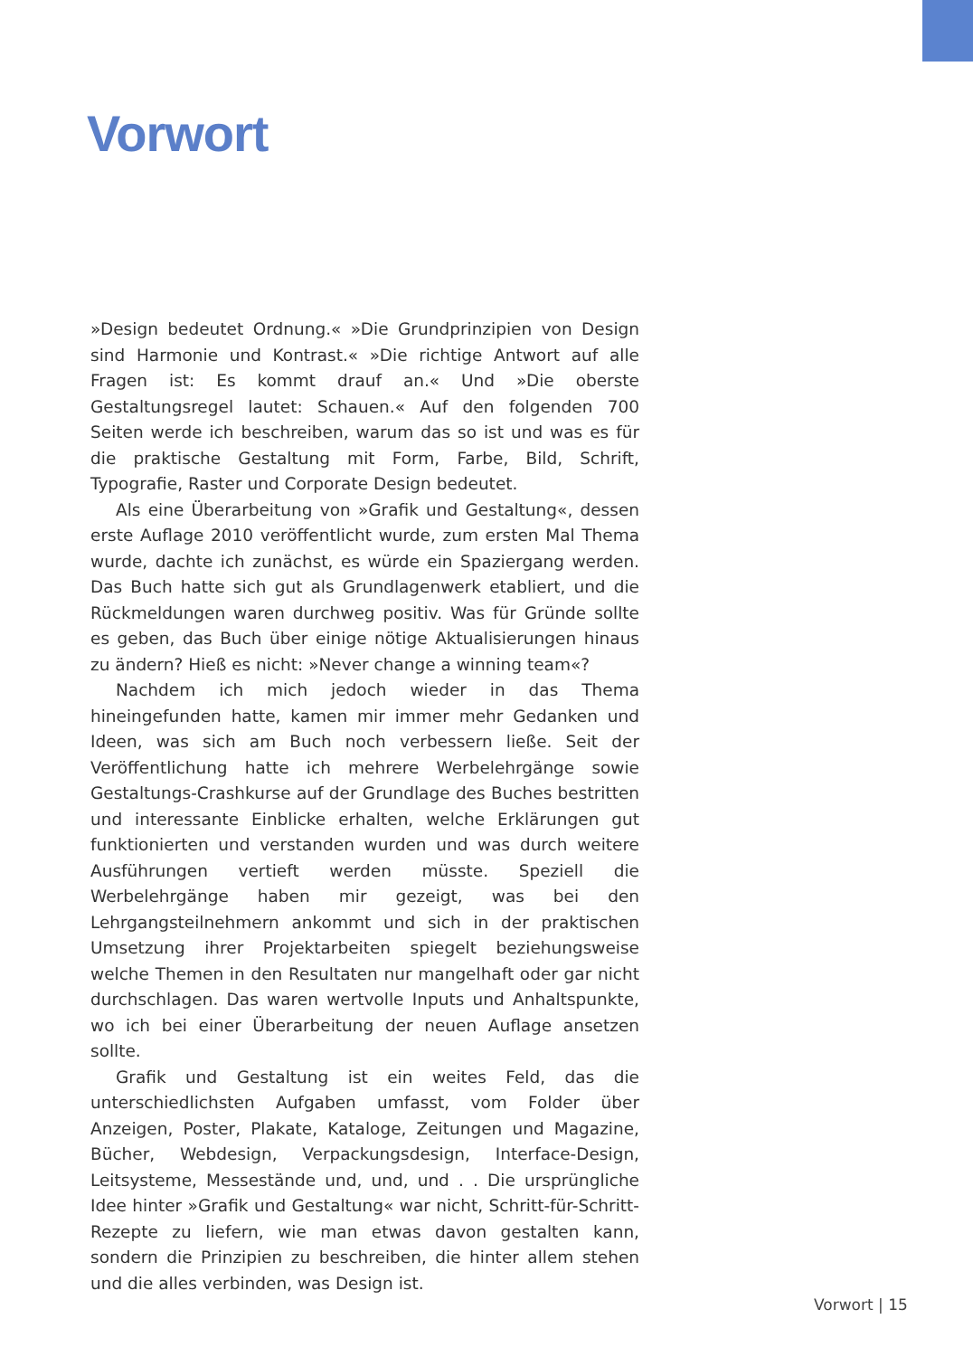Vorwort
»Design bedeutet Ordnung.« »Die Grundprinzipien von Design sind Harmonie und Kontrast.« »Die richtige Antwort auf alle Fragen ist: Es kommt drauf an.« Und »Die oberste Gestaltungsregel lautet: Schauen.« Auf den folgenden 700 Seiten werde ich beschreiben, warum das so ist und was es für die praktische Gestaltung mit Form, Farbe, Bild, Schrift, Typografie, Raster und Corporate Design bedeutet.
Als eine Überarbeitung von »Grafik und Gestaltung«, dessen erste Auflage 2010 veröffentlicht wurde, zum ersten Mal Thema wurde, dachte ich zunächst, es würde ein Spaziergang werden. Das Buch hatte sich gut als Grundlagenwerk etabliert, und die Rückmeldungen waren durchweg positiv. Was für Gründe sollte es geben, das Buch über einige nötige Aktualisierungen hinaus zu ändern? Hieß es nicht: »Never change a winning team«?
Nachdem ich mich jedoch wieder in das Thema hineingefunden hatte, kamen mir immer mehr Gedanken und Ideen, was sich am Buch noch verbessern ließe. Seit der Veröffentlichung hatte ich mehrere Werbelehrgänge sowie Gestaltungs-Crashkurse auf der Grundlage des Buches bestritten und interessante Einblicke erhalten, welche Erklärungen gut funktionierten und verstanden wurden und was durch weitere Ausführungen vertieft werden müsste. Speziell die Werbelehrgänge haben mir gezeigt, was bei den Lehrgangsteilnehmern ankommt und sich in der praktischen Umsetzung ihrer Projektarbeiten spiegelt beziehungsweise welche Themen in den Resultaten nur mangelhaft oder gar nicht durchschlagen. Das waren wertvolle Inputs und Anhaltspunkte, wo ich bei einer Überarbeitung der neuen Auflage ansetzen sollte.
Grafik und Gestaltung ist ein weites Feld, das die unterschiedlichsten Aufgaben umfasst, vom Folder über Anzeigen, Poster, Plakate, Kataloge, Zeitungen und Magazine, Bücher, Webdesign, Verpackungsdesign, Interface-Design, Leitsysteme, Messestände und, und, und . . Die ursprüngliche Idee hinter »Grafik und Gestaltung« war nicht, Schritt-für-Schritt-Rezepte zu liefern, wie man etwas davon gestalten kann, sondern die Prinzipien zu beschreiben, die hinter allem stehen und die alles verbinden, was Design ist.
Vorwort | 15